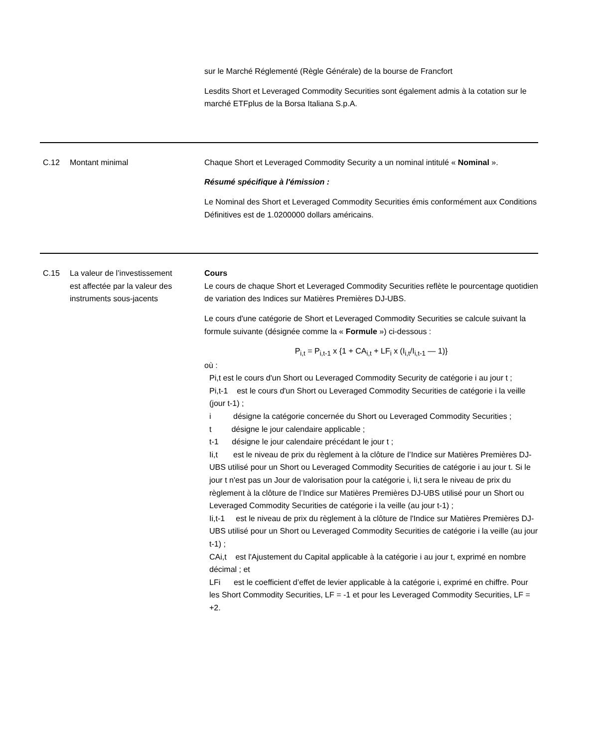| | | sur le Marché Réglementé (Règle Générale) de la bourse de Francfort Lesdits Short et Leveraged Commodity Securities sont également admis à la cotation sur le marché ETFplus de la Borsa Italiana S.p.A. |
| C.12 | Montant minimal | Chaque Short et Leveraged Commodity Security a un nominal intitulé « Nominal ». Résumé spécifique à l'émission : Le Nominal des Short et Leveraged Commodity Securities émis conformément aux Conditions Définitives est de 1.0200000 dollars américains. |
| C.15 | La valeur de l’investissement est affectée par la valeur des instruments sous-jacents | Cours Le cours de chaque Short et Leveraged Commodity Securities reflète le pourcentage quotidien de variation des Indices sur Matières Premières DJ-UBS. Le cours d'une catégorie de Short et Leveraged Commodity Securities se calcule suivant la formule suivante (désignée comme la « Formule ») ci-dessous : P<sub>i,t</sub> = P<sub>i,t-1</sub> x {1 + CA<sub>i,t</sub> + LF<sub>i</sub> x (I<sub>i,t</sub>/I<sub>i,t-1</sub> — 1)} où : Pi,t est le cours d'un Short ou Leveraged Commodity Security de catégorie i au jour t ; Pi,t-1 est le cours d'un Short ou Leveraged Commodity Securities de catégorie i la veille (jour t-1) ; i désigne la catégorie concernée du Short ou Leveraged Commodity Securities ; t désigne le jour calendaire applicable ; t-1 désigne le jour calendaire précédant le jour t ; Ii,t est le niveau de prix du règlement à la clôture de l’Indice sur Matières Premières DJ-UBS utilisé pour un Short ou Leveraged Commodity Securities de catégorie i au jour t. Si le jour t n'est pas un Jour de valorisation pour la catégorie i, Ii,t sera le niveau de prix du règlement à la clôture de l’Indice sur Matières Premières DJ-UBS utilisé pour un Short ou Leveraged Commodity Securities de catégorie i la veille (au jour t-1) ; Ii,t-1 est le niveau de prix du règlement à la clôture de l'Indice sur Matières Premières DJ-UBS utilisé pour un Short ou Leveraged Commodity Securities de catégorie i la veille (au jour t-1) ; CAi,t est l'Ajustement du Capital applicable à la catégorie i au jour t, exprimé en nombre décimal ; et LFi est le coefficient d’effet de levier applicable à la catégorie i, exprimé en chiffre. Pour les Short Commodity Securities, LF = -1 et pour les Leveraged Commodity Securities, LF = +2. |